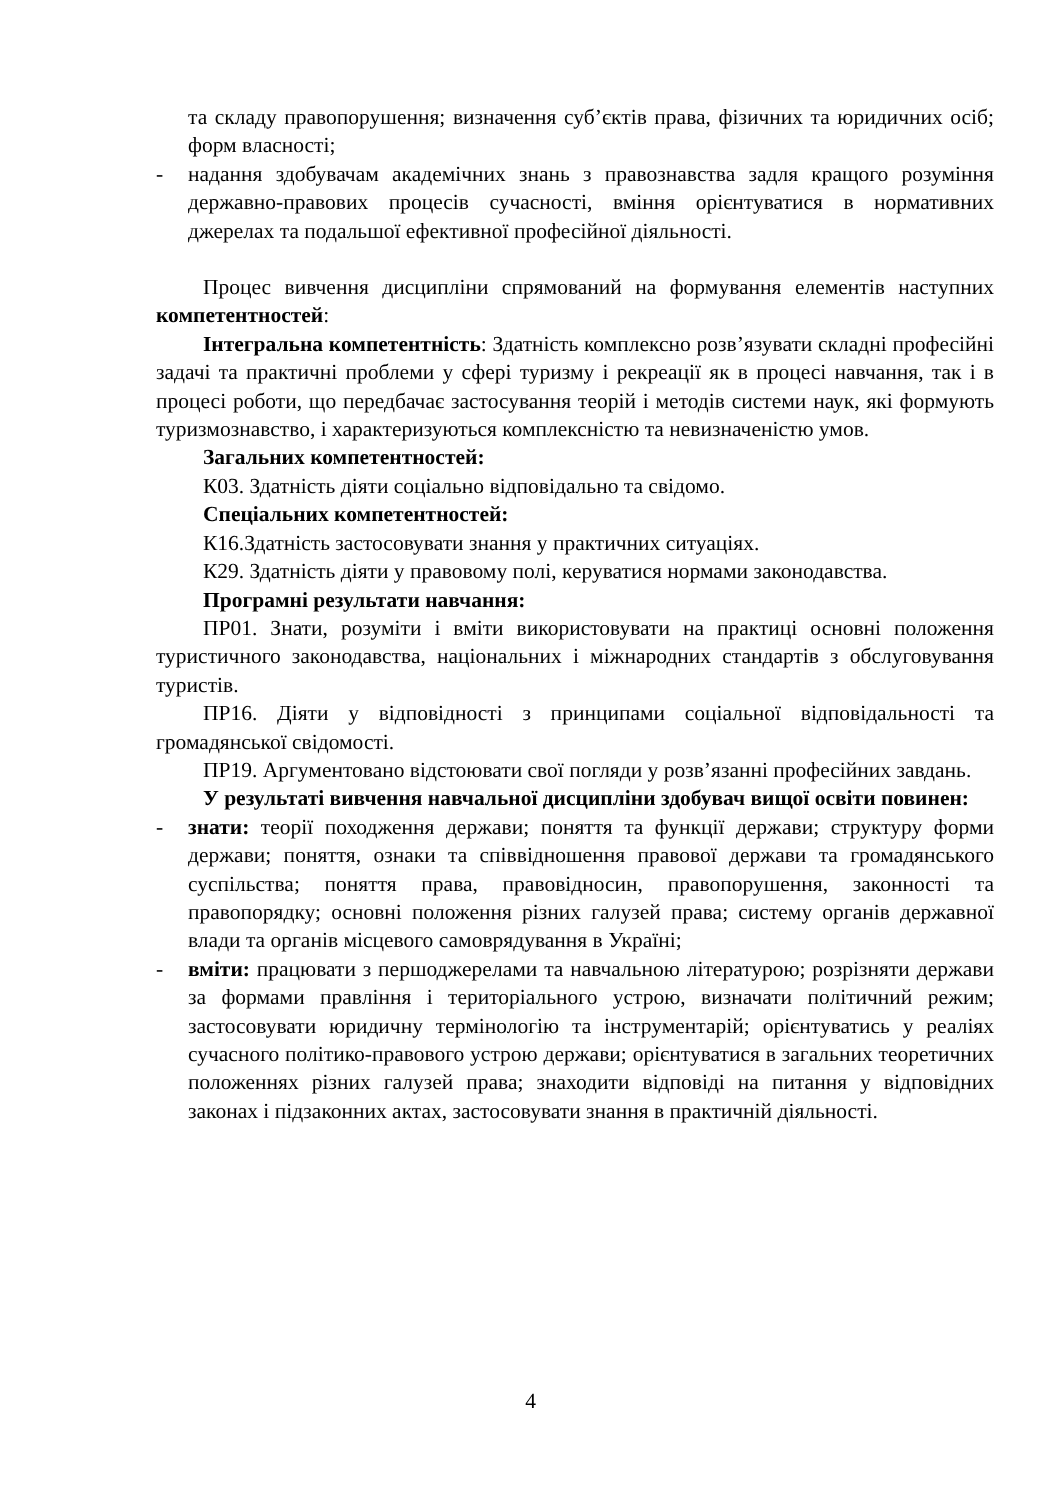та складу правопорушення; визначення суб’єктів права, фізичних та юридичних осіб; форм власності;
- надання здобувачам академічних знань з правознавства задля кращого розуміння державно-правових процесів сучасності, вміння орієнтуватися в нормативних джерелах та подальшої ефективної професійної діяльності.
Процес вивчення дисципліни спрямований на формування елементів наступних компетентностей:
Інтегральна компетентність: Здатність комплексно розв’язувати складні професійні задачі та практичні проблеми у сфері туризму і рекреації як в процесі навчання, так і в процесі роботи, що передбачає застосування теорій і методів системи наук, які формують туризмознавство, і характеризуються комплексністю та невизначеністю умов.
Загальних компетентностей:
К03. Здатність діяти соціально відповідально та свідомо.
Спеціальних компетентностей:
К16.Здатність застосовувати знання у практичних ситуаціях.
К29. Здатність діяти у правовому полі, керуватися нормами законодавства.
Програмні результати навчання:
ПР01. Знати, розуміти і вміти використовувати на практиці основні положення туристичного законодавства, національних і міжнародних стандартів з обслуговування туристів.
ПР16. Діяти у відповідності з принципами соціальної відповідальності та громадянської свідомості.
ПР19. Аргументовано відстоювати свої погляди у розв’язанні професійних завдань.
У результаті вивчення навчальної дисципліни здобувач вищої освіти повинен:
- знати: теорії походження держави; поняття та функції держави; структуру форми держави; поняття, ознаки та співвідношення правової держави та громадянського суспільства; поняття права, правовідносин, правопорушення, законності та правопорядку; основні положення різних галузей права; систему органів державної влади та органів місцевого самоврядування в Україні;
- вміти: працювати з першоджерелами та навчальною літературою; розрізняти держави за формами правління і територіального устрою, визначати політичний режим; застосовувати юридичну термінологію та інструментарій; орієнтуватись у реаліях сучасного політико-правового устрою держави; орієнтуватися в загальних теоретичних положеннях різних галузей права; знаходити відповіді на питання у відповідних законах і підзаконних актах, застосовувати знання в практичній діяльності.
4